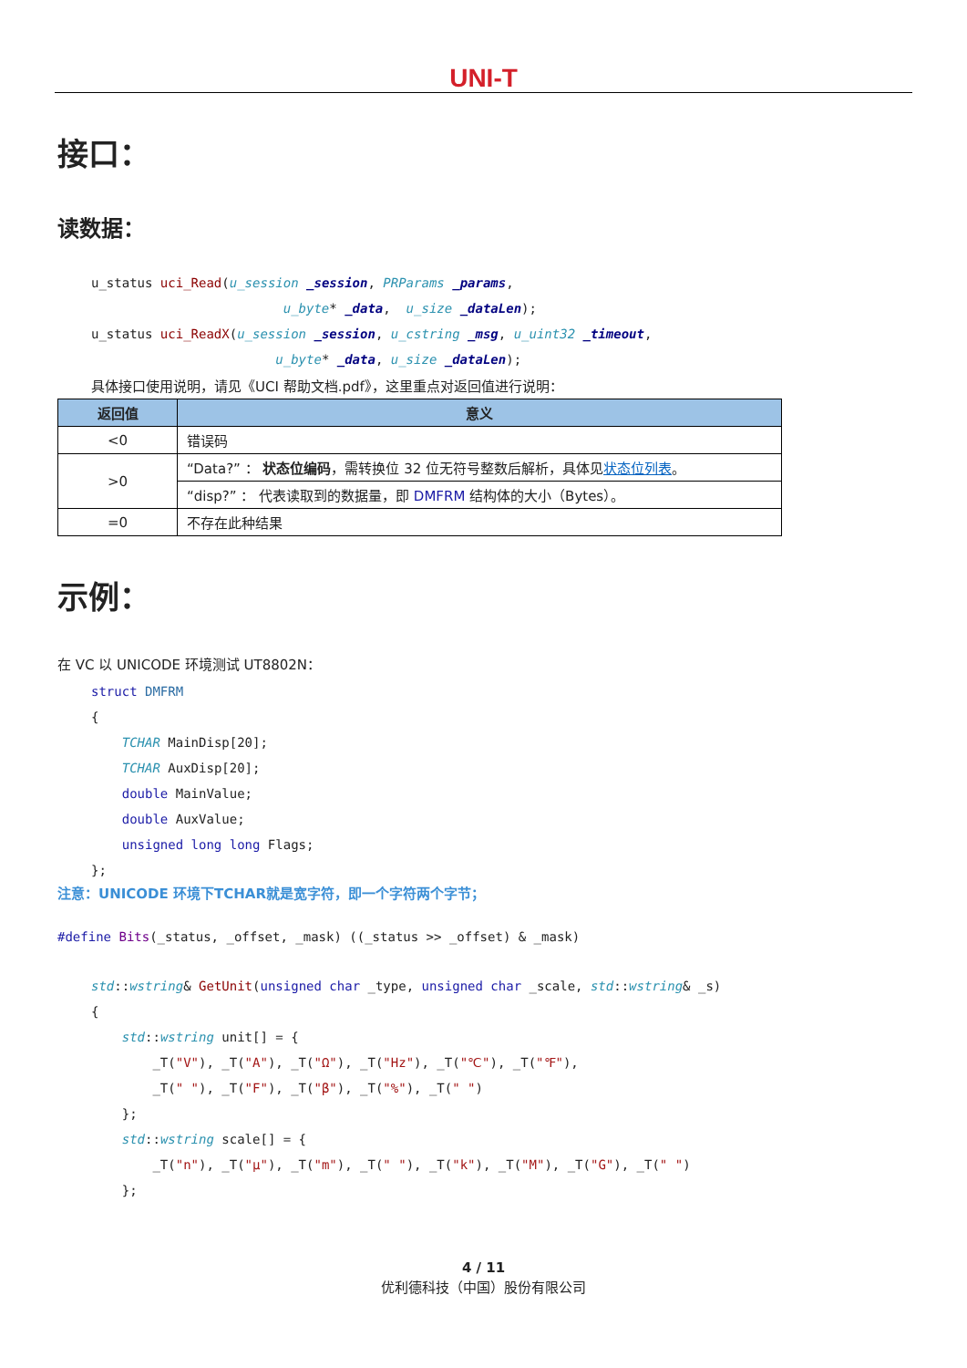UNI-T
接口：
读数据：
u_status uci_Read(u_session _session, PRParams _params,
                         u_byte* _data,  u_size _dataLen);
u_status uci_ReadX(u_session _session, u_cstring _msg, u_uint32 _timeout,
                        u_byte* _data, u_size _dataLen);
具体接口使用说明，请见《UCI 帮助文档.pdf》，这里重点对返回值进行说明：
| 返回值 | 意义 |
| --- | --- |
| <0 | 错误码 |
| >0 | “Data?” ： 状态位编码 ，需转换位 32 位无符号整数后解析，具体见 状态位列表 。 |
| | “disp?” ： 代表读取到的数据量，即 DMFRM 结构体的大小（Bytes）。 |
| =0 | 不存在此种结果 |
示例：
在 VC 以 UNICODE 环境测试 UT8802N：
struct DMFRM
{
    TCHAR MainDisp[20];
    TCHAR AuxDisp[20];
    double MainValue;
    double AuxValue;
    unsigned long long Flags;
};
注意：UNICODE 环境下TCHAR就是宽字符，即一个字符两个字节；
#define Bits(_status, _offset, _mask) ((_status >> _offset) & _mask)
std::wstring& GetUnit(unsigned char _type, unsigned char _scale, std::wstring& _s)
{
    std::wstring unit[] = {
        _T("V"), _T("A"), _T("Ω"), _T("Hz"), _T("℃"), _T("℉"),
        _T(" "), _T("F"), _T("β"), _T("%"), _T(" ")
    };
    std::wstring scale[] = {
        _T("n"), _T("μ"), _T("m"), _T(" "), _T("k"), _T("M"), _T("G"), _T(" ")
    };
4 / 11
优利德科技（中国）股份有限公司